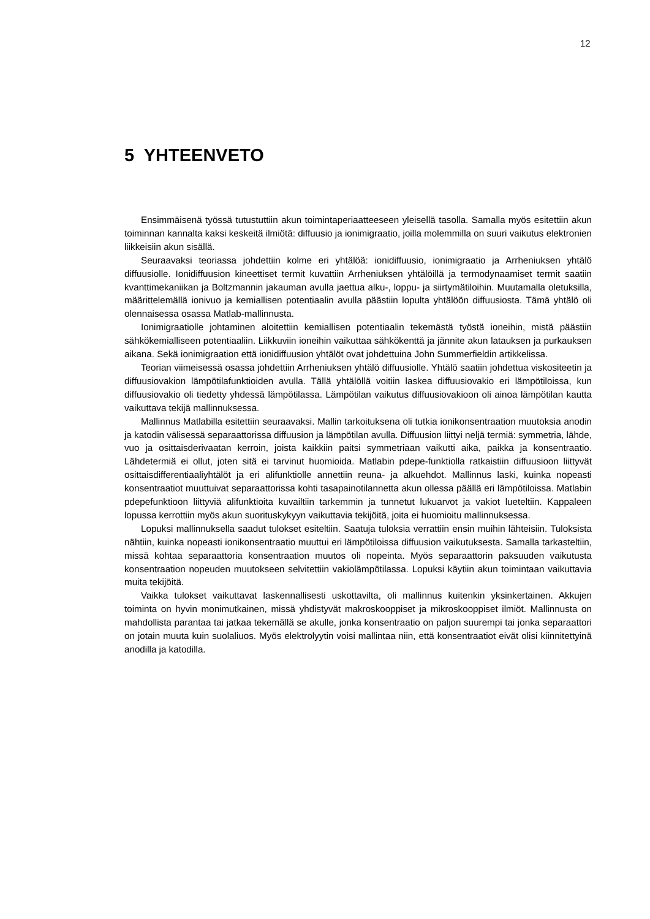12
5 YHTEENVETO
Ensimmäisenä työssä tutustuttiin akun toimintaperiaatteeseen yleisellä tasolla. Samalla myös esitettiin akun toiminnan kannalta kaksi keskeitä ilmiötä: diffuusio ja ionimigraatio, joilla molemmilla on suuri vaikutus elektronien liikkeisiin akun sisällä.
Seuraavaksi teoriassa johdettiin kolme eri yhtälöä: ionidiffuusio, ionimigraatio ja Arrheniuksen yhtälö diffuusiolle. Ionidiffuusion kineettiset termit kuvattiin Arrheniuksen yhtälöillä ja termodynaamiset termit saatiin kvanttimekaniikan ja Boltzmannin jakauman avulla jaettua alku-, loppu- ja siirtymätiloihin. Muutamalla oletuksilla, määrittelemällä ionivuo ja kemiallisen potentiaalin avulla päästiin lopulta yhtälöön diffuusiosta. Tämä yhtälö oli olennaisessa osassa Matlab-mallinnusta.
Ionimigraatiolle johtaminen aloitettiin kemiallisen potentiaalin tekemästä työstä ioneihin, mistä päästiin sähkökemialliseen potentiaaliin. Liikkuviin ioneihin vaikuttaa sähkökenttä ja jännite akun latauksen ja purkauksen aikana. Sekä ionimigraation että ionidiffuusion yhtälöt ovat johdettuina John Summerfieldin artikkelissa.
Teorian viimeisessä osassa johdettiin Arrheniuksen yhtälö diffuusiolle. Yhtälö saatiin johdettua viskositeetin ja diffuusiovakion lämpötilafunktioiden avulla. Tällä yhtälöllä voitiin laskea diffuusiovakio eri lämpötiloissa, kun diffuusiovakio oli tiedetty yhdessä lämpötilassa. Lämpötilan vaikutus diffuusiovakioon oli ainoa lämpötilan kautta vaikuttava tekijä mallinnuksessa.
Mallinnus Matlabilla esitettiin seuraavaksi. Mallin tarkoituksena oli tutkia ionikonsentraation muutoksia anodin ja katodin välisessä separaattorissa diffuusion ja lämpötilan avulla. Diffuusion liittyi neljä termiä: symmetria, lähde, vuo ja osittaisderivaatan kerroin, joista kaikkiin paitsi symmetriaan vaikutti aika, paikka ja konsentraatio. Lähdetermiä ei ollut, joten sitä ei tarvinut huomioida. Matlabin pdepe-funktiolla ratkaistiin diffuusioon liittyvät osittaisdifferentiaaliyhtälöt ja eri alifunktiolle annettiin reuna- ja alkuehdot. Mallinnus laski, kuinka nopeasti konsentraatiot muuttuivat separaattorissa kohti tasapainotilannetta akun ollessa päällä eri lämpötiloissa. Matlabin pdepefunktioon liittyviä alifunktioita kuvailtiin tarkemmin ja tunnetut lukuarvot ja vakiot lueteltiin. Kappaleen lopussa kerrottiin myös akun suorituskykyyn vaikuttavia tekijöitä, joita ei huomioitu mallinnuksessa.
Lopuksi mallinnuksella saadut tulokset esiteltiin. Saatuja tuloksia verrattiin ensin muihin lähteisiin. Tuloksista nähtiin, kuinka nopeasti ionikonsentraatio muuttui eri lämpötiloissa diffuusion vaikutuksesta. Samalla tarkasteltiin, missä kohtaa separaattoria konsentraation muutos oli nopeinta. Myös separaattorin paksuuden vaikutusta konsentraation nopeuden muutokseen selvitettiin vakiolämpötilassa. Lopuksi käytiin akun toimintaan vaikuttavia muita tekijöitä.
Vaikka tulokset vaikuttavat laskennallisesti uskottavilta, oli mallinnus kuitenkin yksinkertainen. Akkujen toiminta on hyvin monimutkainen, missä yhdistyvät makroskooppiset ja mikroskooppiset ilmiöt. Mallinnusta on mahdollista parantaa tai jatkaa tekemällä se akulle, jonka konsentraatio on paljon suurempi tai jonka separaattori on jotain muuta kuin suolaliuos. Myös elektrolyytin voisi mallintaa niin, että konsentraatiot eivät olisi kiinnitettyinä anodilla ja katodilla.